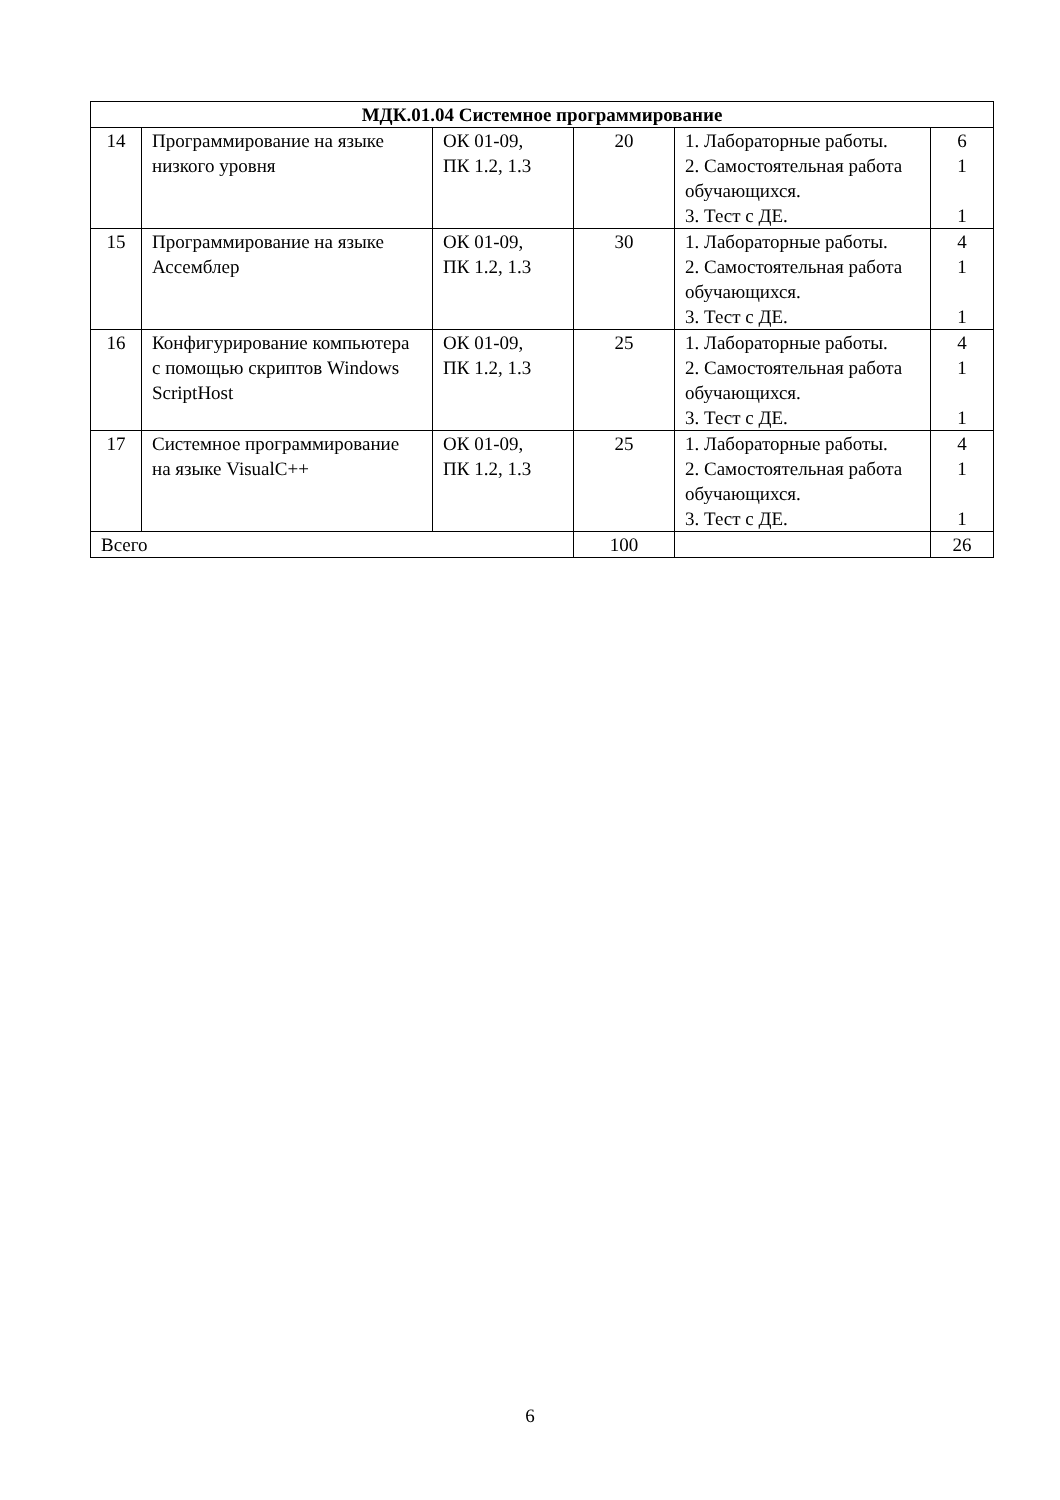| МДК.01.04 Системное программирование | | | | | |
| 14 | Программирование на языке низкого уровня | ОК 01-09, ПК 1.2, 1.3 | 20 | 1. Лабораторные работы. 2. Самостоятельная работа обучающихся. 3. Тест с ДЕ. | 6 1 1 |
| 15 | Программирование на языке Ассемблер | ОК 01-09, ПК 1.2, 1.3 | 30 | 1. Лабораторные работы. 2. Самостоятельная работа обучающихся. 3. Тест с ДЕ. | 4 1 1 |
| 16 | Конфигурирование компьютера с помощью скриптов Windows ScriptHost | ОК 01-09, ПК 1.2, 1.3 | 25 | 1. Лабораторные работы. 2. Самостоятельная работа обучающихся. 3. Тест с ДЕ. | 4 1 1 |
| 17 | Системное программирование на языке VisualC++ | ОК 01-09, ПК 1.2, 1.3 | 25 | 1. Лабораторные работы. 2. Самостоятельная работа обучающихся. 3. Тест с ДЕ. | 4 1 1 |
| Всего | | | 100 | | 26 |
6